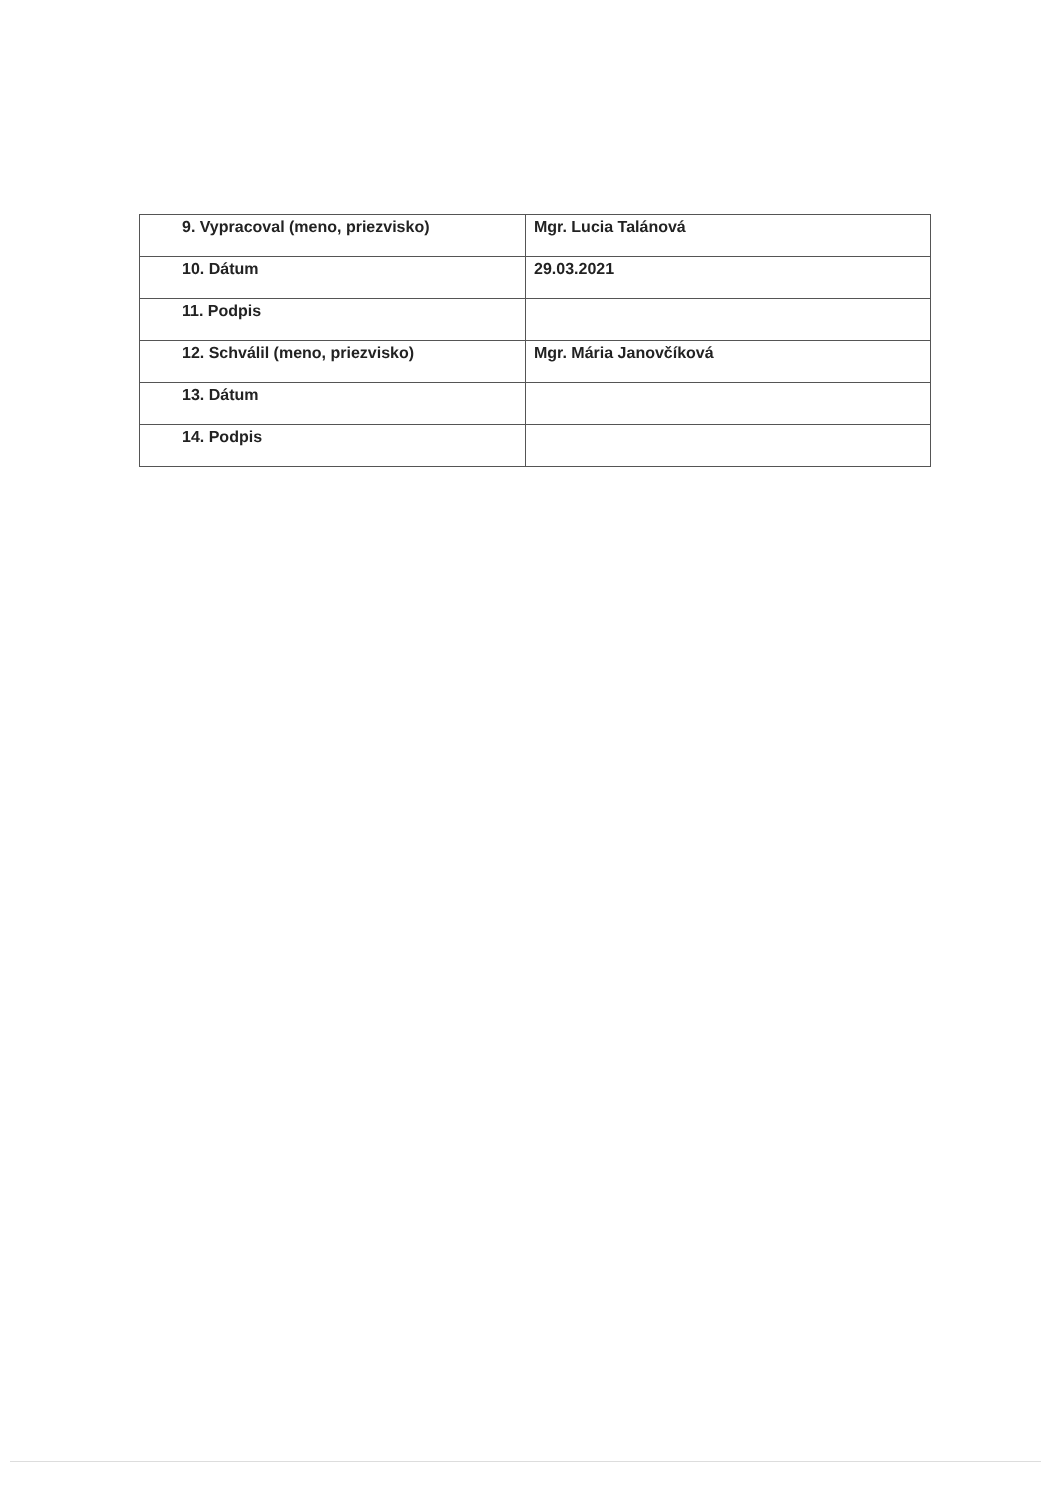| 9. Vypracoval (meno, priezvisko) | Mgr. Lucia Talánová |
| 10. Dátum | 29.03.2021 |
| 11. Podpis | |
| 12. Schválil (meno, priezvisko) | Mgr. Mária Janovčíková |
| 13. Dátum | |
| 14. Podpis | |